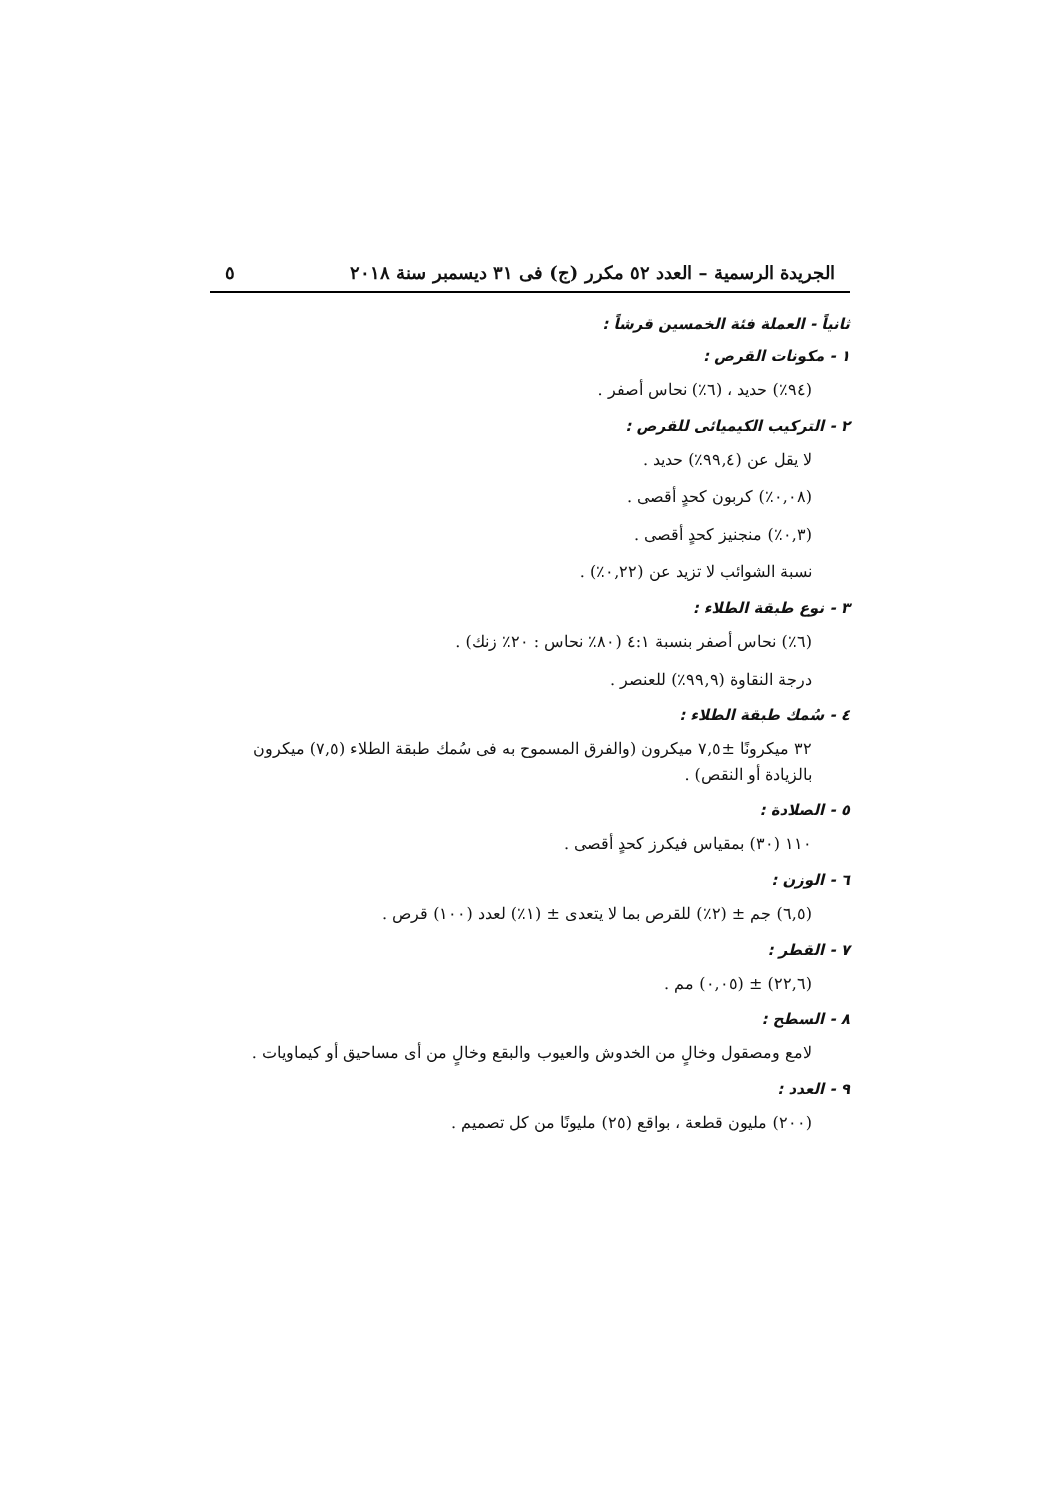الجريدة الرسمية – العدد ٥٢ مكرر (ج) فى ٣١ ديسمبر سنة ٢٠١٨ ٥
ثانياً - العملة فئة الخمسين قرشاً :
١ - مكونات القرص :
(٩٤٪) حديد ، (٦٪) نحاس أصفر .
٢ - التركيب الكيميائى للقرص :
لا يقل عن (٩٩,٤٪) حديد .
(٠,٠٨٪) كربون كحدٍ أقصى .
(٠,٣٪) منجنيز كحدٍ أقصى .
نسبة الشوائب لا تزيد عن (٠,٢٢٪) .
٣ - نوع طبقة الطلاء :
(٦٪) نحاس أصفر بنسبة ٤:١ (٨٠٪ نحاس : ٢٠٪ زنك) .
درجة النقاوة (٩٩,٩٪) للعنصر .
٤ - سُمك طبقة الطلاء :
٣٢ ميكرونًا ±٧,٥ ميكرون (والفرق المسموح به فى سُمك طبقة الطلاء (٧,٥) ميكرون بالزيادة أو النقص) .
٥ - الصلادة :
١١٠ (٣٠) بمقياس فيكرز كحدٍ أقصى .
٦ - الوزن :
(٦,٥) جم ± (٢٪) للقرص بما لا يتعدى ± (١٪) لعدد (١٠٠) قرص .
٧ - القطر :
(٢٢,٦) ± (٠,٠٥) مم .
٨ - السطح :
لامع ومصقول وخالٍ من الخدوش والعيوب والبقع وخالٍ من أى مساحيق أو كيماويات .
٩ - العدد :
(٢٠٠) مليون قطعة ، بواقع (٢٥) مليونًا من كل تصميم .